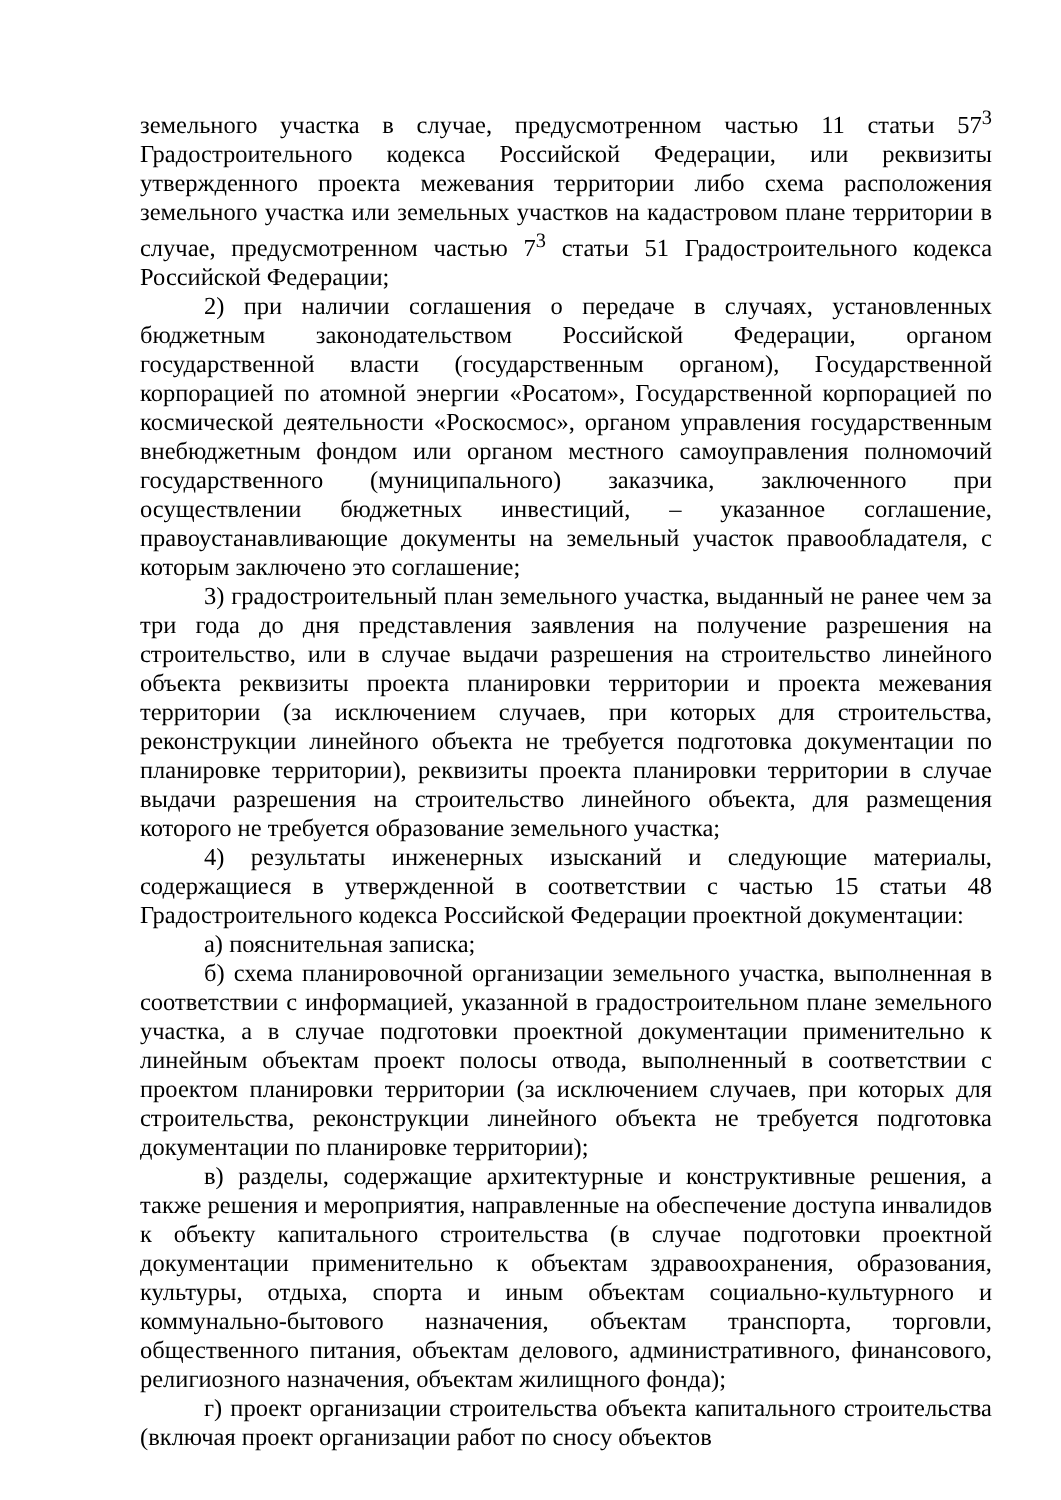земельного участка в случае, предусмотренном частью 11 статьи 57<sup>3</sup> Градостроительного кодекса Российской Федерации, или реквизиты утвержденного проекта межевания территории либо схема расположения земельного участка или земельных участков на кадастровом плане территории в случае, предусмотренном частью 7<sup>3</sup> статьи 51 Градостроительного кодекса Российской Федерации;
2) при наличии соглашения о передаче в случаях, установленных бюджетным законодательством Российской Федерации, органом государственной власти (государственным органом), Государственной корпорацией по атомной энергии «Росатом», Государственной корпорацией по космической деятельности «Роскосмос», органом управления государственным внебюджетным фондом или органом местного самоуправления полномочий государственного (муниципального) заказчика, заключенного при осуществлении бюджетных инвестиций, – указанное соглашение, правоустанавливающие документы на земельный участок правообладателя, с которым заключено это соглашение;
3) градостроительный план земельного участка, выданный не ранее чем за три года до дня представления заявления на получение разрешения на строительство, или в случае выдачи разрешения на строительство линейного объекта реквизиты проекта планировки территории и проекта межевания территории (за исключением случаев, при которых для строительства, реконструкции линейного объекта не требуется подготовка документации по планировке территории), реквизиты проекта планировки территории в случае выдачи разрешения на строительство линейного объекта, для размещения которого не требуется образование земельного участка;
4) результаты инженерных изысканий и следующие материалы, содержащиеся в утвержденной в соответствии с частью 15 статьи 48 Градостроительного кодекса Российской Федерации проектной документации:
а) пояснительная записка;
б) схема планировочной организации земельного участка, выполненная в соответствии с информацией, указанной в градостроительном плане земельного участка, а в случае подготовки проектной документации применительно к линейным объектам проект полосы отвода, выполненный в соответствии с проектом планировки территории (за исключением случаев, при которых для строительства, реконструкции линейного объекта не требуется подготовка документации по планировке территории);
в) разделы, содержащие архитектурные и конструктивные решения, а также решения и мероприятия, направленные на обеспечение доступа инвалидов к объекту капитального строительства (в случае подготовки проектной документации применительно к объектам здравоохранения, образования, культуры, отдыха, спорта и иным объектам социально-культурного и коммунально-бытового назначения, объектам транспорта, торговли, общественного питания, объектам делового, административного, финансового, религиозного назначения, объектам жилищного фонда);
г) проект организации строительства объекта капитального строительства (включая проект организации работ по сносу объектов